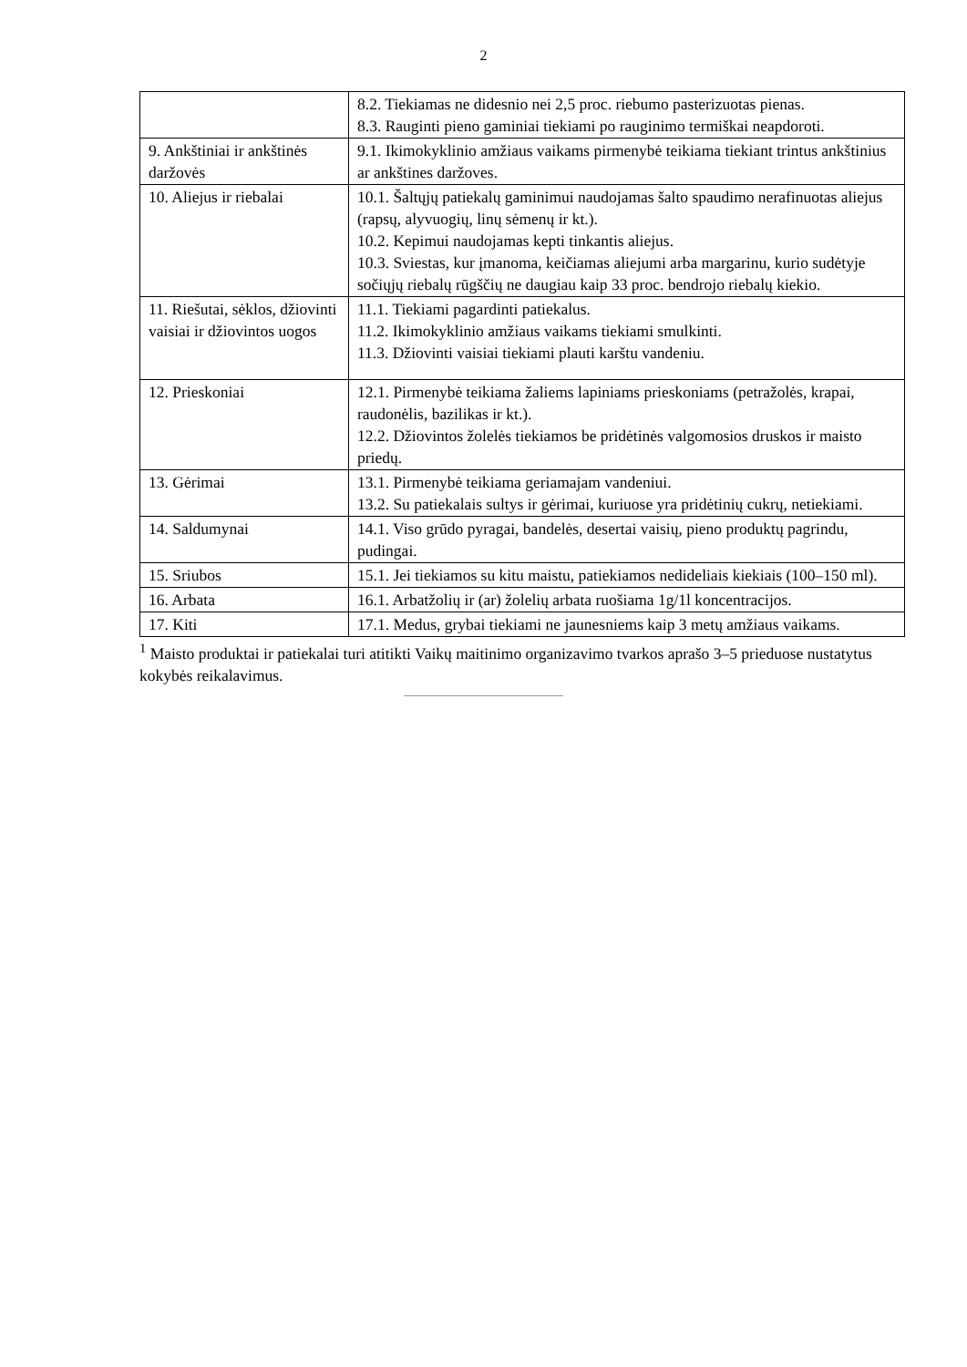2
| | 8.2. Tiekiamas ne didesnio nei 2,5 proc. riebumo pasterizuotas pienas. 8.3. Rauginti pieno gaminiai tiekiami po rauginimo termiškai neapdoroti. |
| 9. Ankštiniai ir ankštinės daržovės | 9.1. Ikimokyklinio amžiaus vaikams pirmenybė teikiama tiekiant trintus ankštinius ar ankštines daržoves. |
| 10. Aliejus ir riebalai | 10.1. Šaltųjų patiekalų gaminimui naudojamas šalto spaudimo nerafinuotas aliejus (rapsų, alyvuogių, linų sėmenų ir kt.). 10.2. Kepimui naudojamas kepti tinkantis aliejus. 10.3. Sviestas, kur įmanoma, keičiamas aliejumi arba margarinu, kurio sudėtyje sočiųjų riebalų rūgščių ne daugiau kaip 33 proc. bendrojo riebalų kiekio. |
| 11. Riešutai, sėklos, džiovinti vaisiai ir džiovintos uogos | 11.1. Tiekiami pagardinti patiekalus. 11.2. Ikimokyklinio amžiaus vaikams tiekiami smulkinti. 11.3. Džiovinti vaisiai tiekiami plauti karštu vandeniu. |
| 12. Prieskoniai | 12.1. Pirmenybė teikiama žaliems lapiniams prieskoniams (petražolės, krapai, raudonėlis, bazilikas ir kt.). 12.2. Džiovintos žolelės tiekiamos be pridėtinės valgomosios druskos ir maisto priedų. |
| 13. Gėrimai | 13.1. Pirmenybė teikiama geriamajam vandeniui. 13.2. Su patiekalais sultys ir gėrimai, kuriuose yra pridėtinių cukrų, netiekiami. |
| 14. Saldumynai | 14.1. Viso grūdo pyragai, bandelės, desertai vaisių, pieno produktų pagrindu, pudingai. |
| 15. Sriubos | 15.1. Jei tiekiamos su kitu maistu, patiekiamos nedideliais kiekiais (100–150 ml). |
| 16. Arbata | 16.1. Arbatžolių ir (ar) žolelių arbata ruošiama 1g/1l koncentracijos. |
| 17. Kiti | 17.1. Medus, grybai tiekiami ne jaunesniems kaip 3 metų amžiaus vaikams. |
<sup>1</sup> Maisto produktai ir patiekalai turi atitikti Vaikų maitinimo organizavimo tvarkos aprašo 3–5 prieduose nustatytus kokybės reikalavimus.